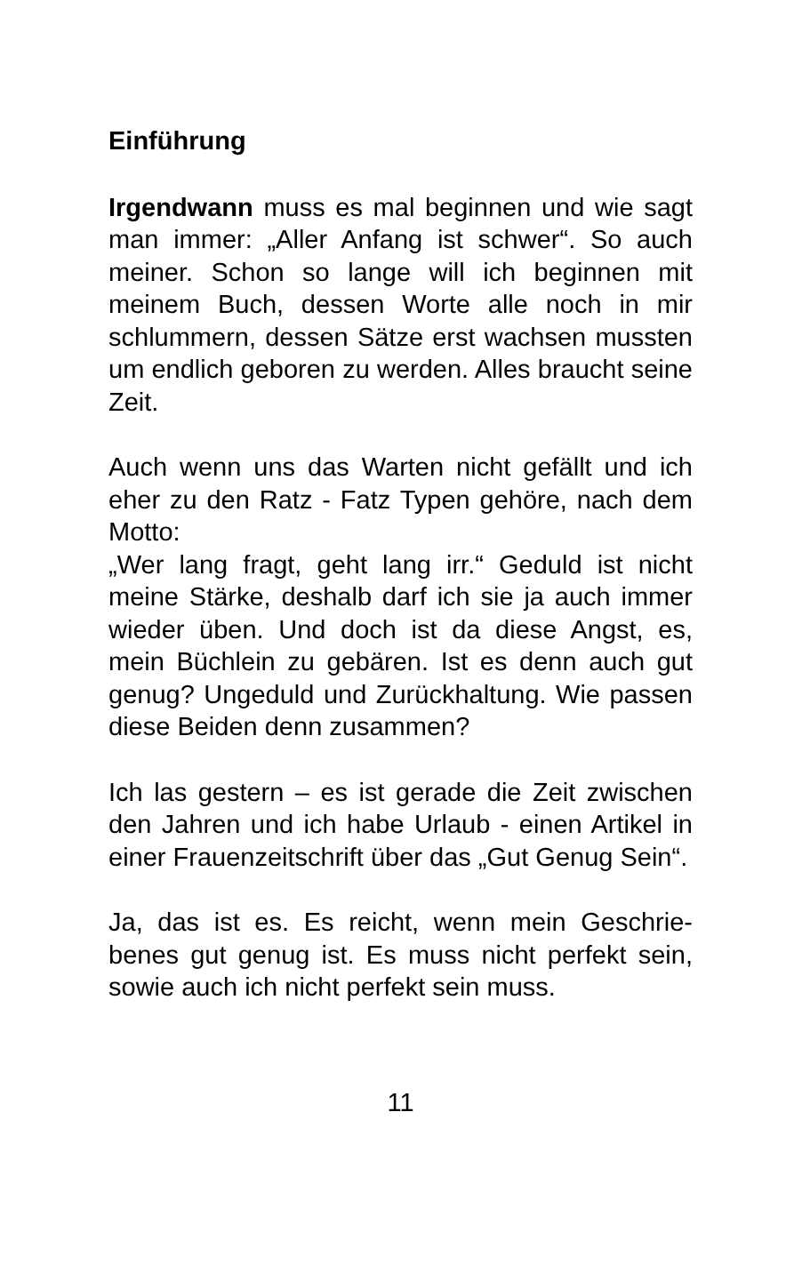Einführung
Irgendwann muss es mal beginnen und wie sagt man immer: „Aller Anfang ist schwer“. So auch meiner. Schon so lange will ich begin­nen mit meinem Buch, dessen Worte alle noch in mir schlummern, dessen Sätze erst wachsen mussten um endlich geboren zu werden. Alles braucht seine Zeit.
Auch wenn uns das Warten nicht gefällt und ich eher zu den Ratz - Fatz Typen gehöre, nach dem Motto:
„Wer lang fragt, geht lang irr.“ Geduld ist nicht meine Stärke, deshalb darf ich sie ja auch immer wieder üben. Und doch ist da diese Angst, es, mein Büchlein zu gebären. Ist es denn auch gut genug? Ungeduld und Zurück­haltung. Wie passen diese Beiden denn zu­sammen?
Ich las gestern – es ist gerade die Zeit zwi­schen den Jahren und ich habe Urlaub - einen Artikel in einer Frauenzeitschrift über das „Gut Genug Sein“.
Ja, das ist es. Es reicht, wenn mein Geschrie­benes gut genug ist. Es muss nicht perfekt sein, sowie auch ich nicht perfekt sein muss.
11